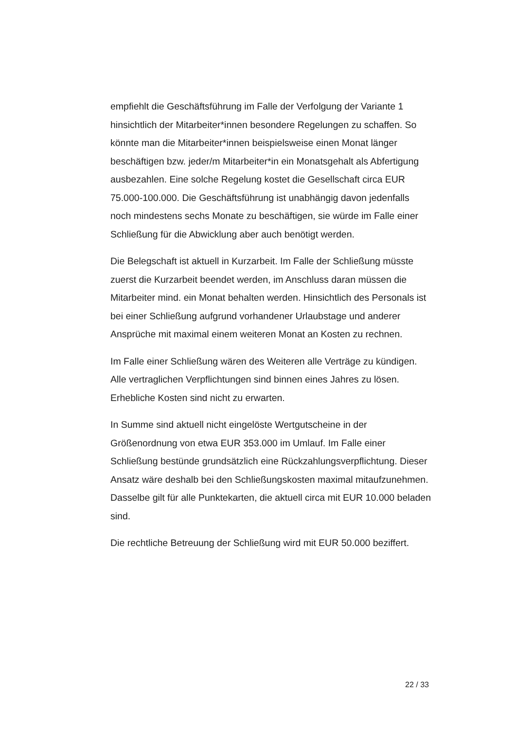empfiehlt die Geschäftsführung im Falle der Verfolgung der Variante 1 hinsichtlich der Mitarbeiter*innen besondere Regelungen zu schaffen. So könnte man die Mitarbeiter*innen beispielsweise einen Monat länger beschäftigen bzw. jeder/m Mitarbeiter*in ein Monatsgehalt als Abfertigung ausbezahlen. Eine solche Regelung kostet die Gesellschaft circa EUR 75.000-100.000. Die Geschäftsführung ist unabhängig davon jedenfalls noch mindestens sechs Monate zu beschäftigen, sie würde im Falle einer Schließung für die Abwicklung aber auch benötigt werden.
Die Belegschaft ist aktuell in Kurzarbeit. Im Falle der Schließung müsste zuerst die Kurzarbeit beendet werden, im Anschluss daran müssen die Mitarbeiter mind. ein Monat behalten werden. Hinsichtlich des Personals ist bei einer Schließung aufgrund vorhandener Urlaubstage und anderer Ansprüche mit maximal einem weiteren Monat an Kosten zu rechnen.
Im Falle einer Schließung wären des Weiteren alle Verträge zu kündigen. Alle vertraglichen Verpflichtungen sind binnen eines Jahres zu lösen. Erhebliche Kosten sind nicht zu erwarten.
In Summe sind aktuell nicht eingelöste Wertgutscheine in der Größenordnung von etwa EUR 353.000 im Umlauf. Im Falle einer Schließung bestünde grundsätzlich eine Rückzahlungsverpflichtung. Dieser Ansatz wäre deshalb bei den Schließungskosten maximal mitaufzunehmen. Dasselbe gilt für alle Punktekarten, die aktuell circa mit EUR 10.000 beladen sind.
Die rechtliche Betreuung der Schließung wird mit EUR 50.000 beziffert.
22 / 33